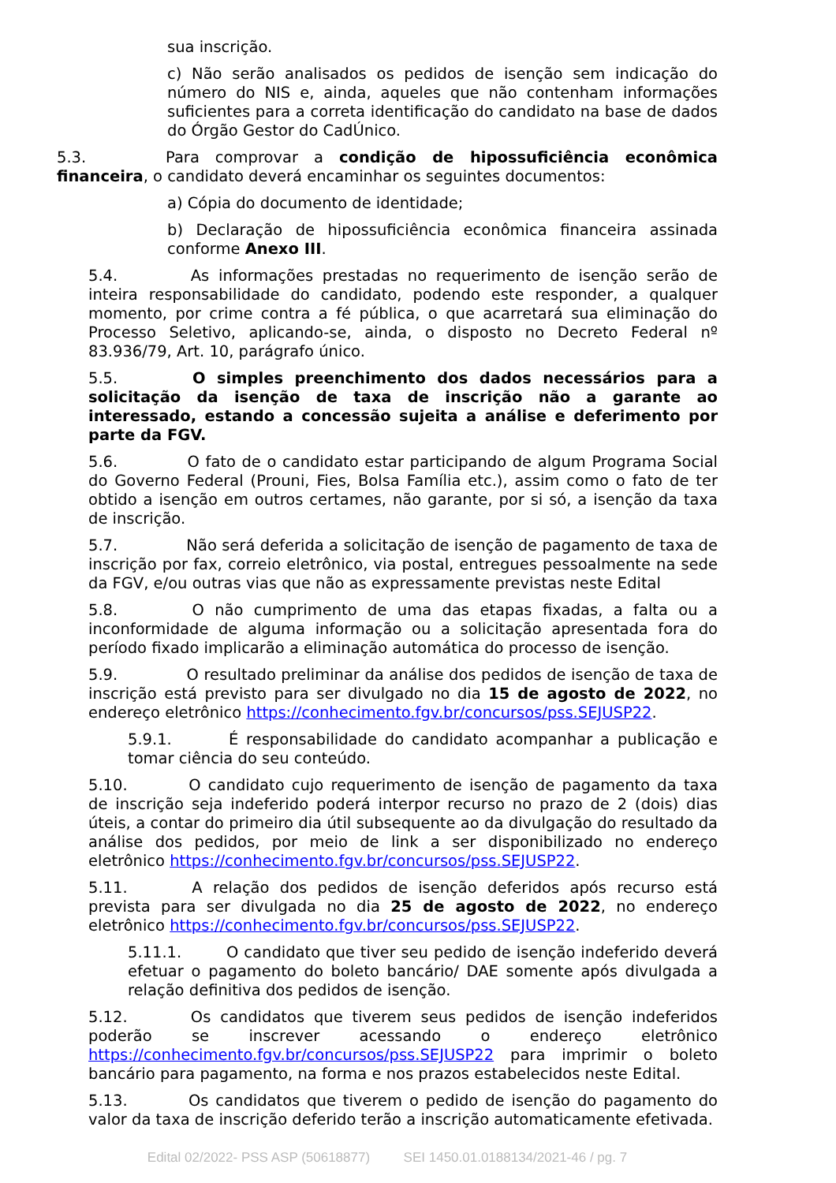sua inscrição.
c) Não serão analisados os pedidos de isenção sem indicação do número do NIS e, ainda, aqueles que não contenham informações suficientes para a correta identificação do candidato na base de dados do Órgão Gestor do CadÚnico.
5.3. Para comprovar a condição de hipossuficiência econômica financeira, o candidato deverá encaminhar os seguintes documentos:
a) Cópia do documento de identidade;
b) Declaração de hipossuficiência econômica financeira assinada conforme Anexo III.
5.4. As informações prestadas no requerimento de isenção serão de inteira responsabilidade do candidato, podendo este responder, a qualquer momento, por crime contra a fé pública, o que acarretará sua eliminação do Processo Seletivo, aplicando-se, ainda, o disposto no Decreto Federal nº 83.936/79, Art. 10, parágrafo único.
5.5. O simples preenchimento dos dados necessários para a solicitação da isenção de taxa de inscrição não a garante ao interessado, estando a concessão sujeita a análise e deferimento por parte da FGV.
5.6. O fato de o candidato estar participando de algum Programa Social do Governo Federal (Prouni, Fies, Bolsa Família etc.), assim como o fato de ter obtido a isenção em outros certames, não garante, por si só, a isenção da taxa de inscrição.
5.7. Não será deferida a solicitação de isenção de pagamento de taxa de inscrição por fax, correio eletrônico, via postal, entregues pessoalmente na sede da FGV, e/ou outras vias que não as expressamente previstas neste Edital
5.8. O não cumprimento de uma das etapas fixadas, a falta ou a inconformidade de alguma informação ou a solicitação apresentada fora do período fixado implicarão a eliminação automática do processo de isenção.
5.9. O resultado preliminar da análise dos pedidos de isenção de taxa de inscrição está previsto para ser divulgado no dia 15 de agosto de 2022, no endereço eletrônico https://conhecimento.fgv.br/concursos/pss.SEJUSP22.
5.9.1. É responsabilidade do candidato acompanhar a publicação e tomar ciência do seu conteúdo.
5.10. O candidato cujo requerimento de isenção de pagamento da taxa de inscrição seja indeferido poderá interpor recurso no prazo de 2 (dois) dias úteis, a contar do primeiro dia útil subsequente ao da divulgação do resultado da análise dos pedidos, por meio de link a ser disponibilizado no endereço eletrônico https://conhecimento.fgv.br/concursos/pss.SEJUSP22.
5.11. A relação dos pedidos de isenção deferidos após recurso está prevista para ser divulgada no dia 25 de agosto de 2022, no endereço eletrônico https://conhecimento.fgv.br/concursos/pss.SEJUSP22.
5.11.1. O candidato que tiver seu pedido de isenção indeferido deverá efetuar o pagamento do boleto bancário/ DAE somente após divulgada a relação definitiva dos pedidos de isenção.
5.12. Os candidatos que tiverem seus pedidos de isenção indeferidos poderão se inscrever acessando o endereço eletrônico https://conhecimento.fgv.br/concursos/pss.SEJUSP22 para imprimir o boleto bancário para pagamento, na forma e nos prazos estabelecidos neste Edital.
5.13. Os candidatos que tiverem o pedido de isenção do pagamento do valor da taxa de inscrição deferido terão a inscrição automaticamente efetivada.
Edital 02/2022- PSS ASP (50618877) SEI 1450.01.0188134/2021-46 / pg. 7